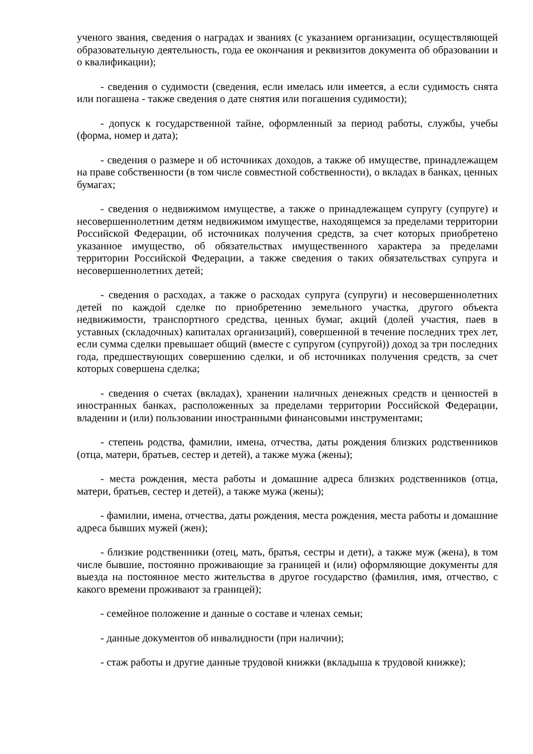ученого звания, сведения о наградах и званиях (с указанием организации, осуществляющей образовательную деятельность, года ее окончания и реквизитов документа об образовании и о квалификации);
- сведения о судимости (сведения, если имелась или имеется, а если судимость снята или погашена - также сведения о дате снятия или погашения судимости);
- допуск к государственной тайне, оформленный за период работы, службы, учебы (форма, номер и дата);
- сведения о размере и об источниках доходов, а также об имуществе, принадлежащем на праве собственности (в том числе совместной собственности), о вкладах в банках, ценных бумагах;
- сведения о недвижимом имуществе, а также о принадлежащем супругу (супруге) и несовершеннолетним детям недвижимом имуществе, находящемся за пределами территории Российской Федерации, об источниках получения средств, за счет которых приобретено указанное имущество, об обязательствах имущественного характера за пределами территории Российской Федерации, а также сведения о таких обязательствах супруга и несовершеннолетних детей;
- сведения о расходах, а также о расходах супруга (супруги) и несовершеннолетних детей по каждой сделке по приобретению земельного участка, другого объекта недвижимости, транспортного средства, ценных бумаг, акций (долей участия, паев в уставных (складочных) капиталах организаций), совершенной в течение последних трех лет, если сумма сделки превышает общий (вместе с супругом (супругой)) доход за три последних года, предшествующих совершению сделки, и об источниках получения средств, за счет которых совершена сделка;
- сведения о счетах (вкладах), хранении наличных денежных средств и ценностей в иностранных банках, расположенных за пределами территории Российской Федерации, владении и (или) пользовании иностранными финансовыми инструментами;
- степень родства, фамилии, имена, отчества, даты рождения близких родственников (отца, матери, братьев, сестер и детей), а также мужа (жены);
- места рождения, места работы и домашние адреса близких родственников (отца, матери, братьев, сестер и детей), а также мужа (жены);
- фамилии, имена, отчества, даты рождения, места рождения, места работы и домашние адреса бывших мужей (жен);
- близкие родственники (отец, мать, братья, сестры и дети), а также муж (жена), в том числе бывшие, постоянно проживающие за границей и (или) оформляющие документы для выезда на постоянное место жительства в другое государство (фамилия, имя, отчество, с какого времени проживают за границей);
- семейное положение и данные о составе и членах семьи;
- данные документов об инвалидности (при наличии);
- стаж работы и другие данные трудовой книжки (вкладыша к трудовой книжке);